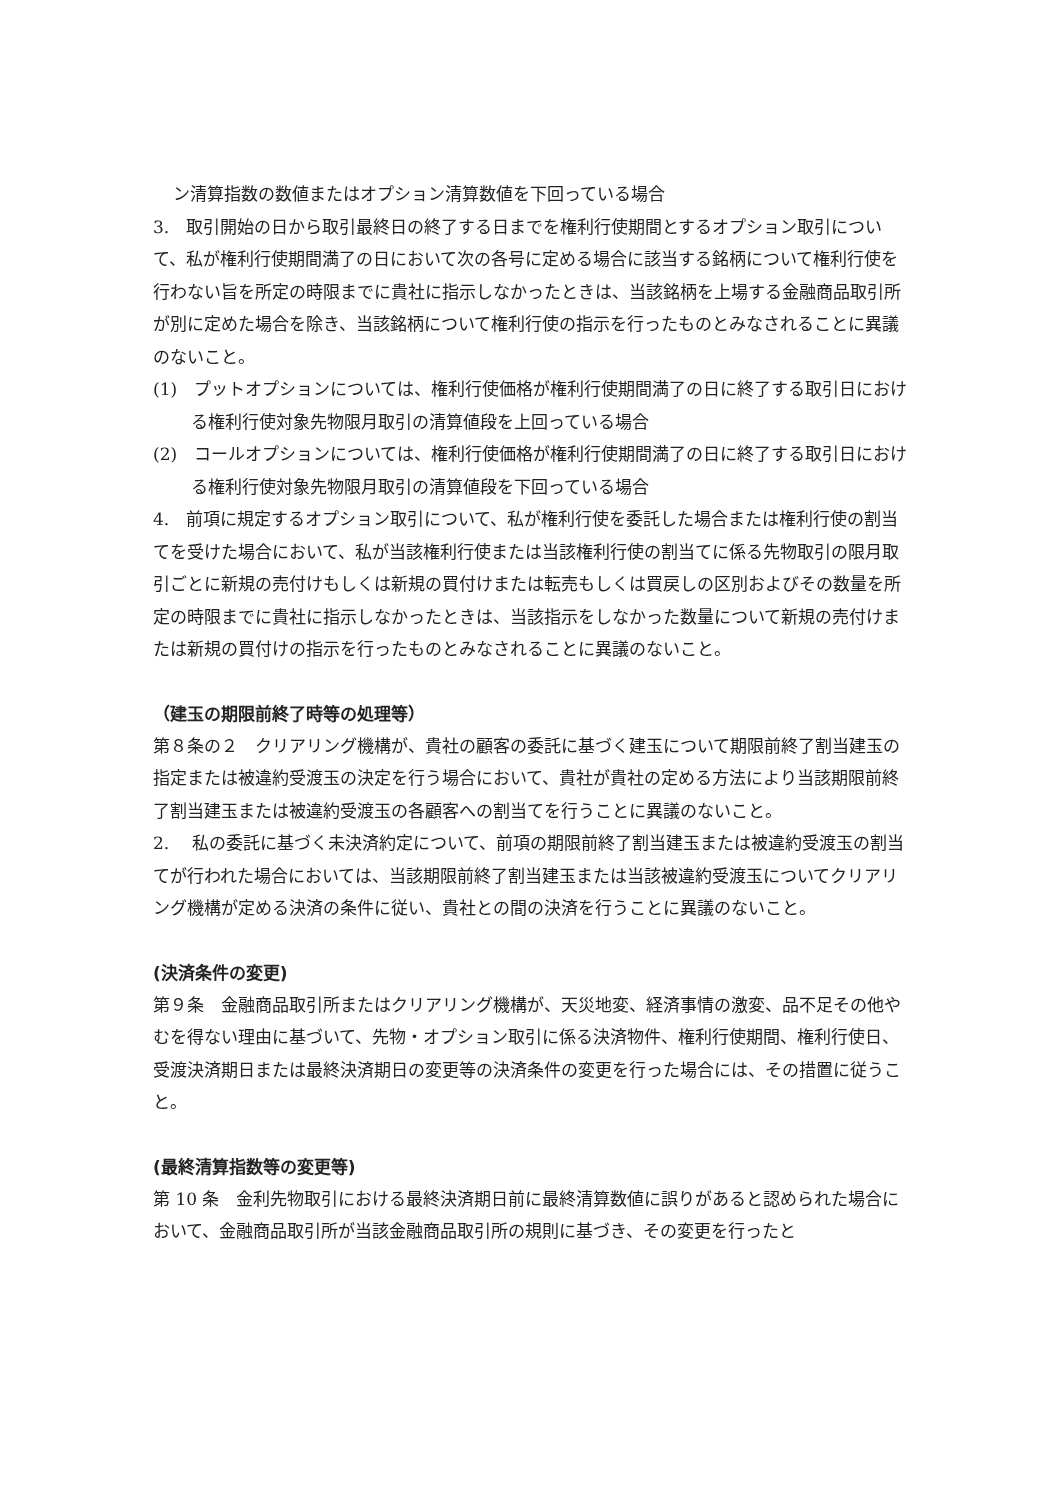ン清算指数の数値またはオプション清算数値を下回っている場合
3.　取引開始の日から取引最終日の終了する日までを権利行使期間とするオプション取引について、私が権利行使期間満了の日において次の各号に定める場合に該当する銘柄について権利行使を行わない旨を所定の時限までに貴社に指示しなかったときは、当該銘柄を上場する金融商品取引所が別に定めた場合を除き、当該銘柄について権利行使の指示を行ったものとみなされることに異議のないこと。
(1)　プットオプションについては、権利行使価格が権利行使期間満了の日に終了する取引日における権利行使対象先物限月取引の清算値段を上回っている場合
(2)　コールオプションについては、権利行使価格が権利行使期間満了の日に終了する取引日における権利行使対象先物限月取引の清算値段を下回っている場合
4.　前項に規定するオプション取引について、私が権利行使を委託した場合または権利行使の割当てを受けた場合において、私が当該権利行使または当該権利行使の割当てに係る先物取引の限月取引ごとに新規の売付けもしくは新規の買付けまたは転売もしくは買戻しの区別およびその数量を所定の時限までに貴社に指示しなかったときは、当該指示をしなかった数量について新規の売付けまたは新規の買付けの指示を行ったものとみなされることに異議のないこと。
（建玉の期限前終了時等の処理等）
第８条の２　クリアリング機構が、貴社の顧客の委託に基づく建玉について期限前終了割当建玉の指定または被違約受渡玉の決定を行う場合において、貴社が貴社の定める方法により当該期限前終了割当建玉または被違約受渡玉の各顧客への割当てを行うことに異議のないこと。
2.　 私の委託に基づく未決済約定について、前項の期限前終了割当建玉または被違約受渡玉の割当てが行われた場合においては、当該期限前終了割当建玉または当該被違約受渡玉についてクリアリング機構が定める決済の条件に従い、貴社との間の決済を行うことに異議のないこと。
(決済条件の変更)
第９条　金融商品取引所またはクリアリング機構が、天災地変、経済事情の激変、品不足その他やむを得ない理由に基づいて、先物・オプション取引に係る決済物件、権利行使期間、権利行使日、受渡決済期日または最終決済期日の変更等の決済条件の変更を行った場合には、その措置に従うこと。
(最終清算指数等の変更等)
第 10 条　金利先物取引における最終決済期日前に最終清算数値に誤りがあると認められた場合において、金融商品取引所が当該金融商品取引所の規則に基づき、その変更を行ったと